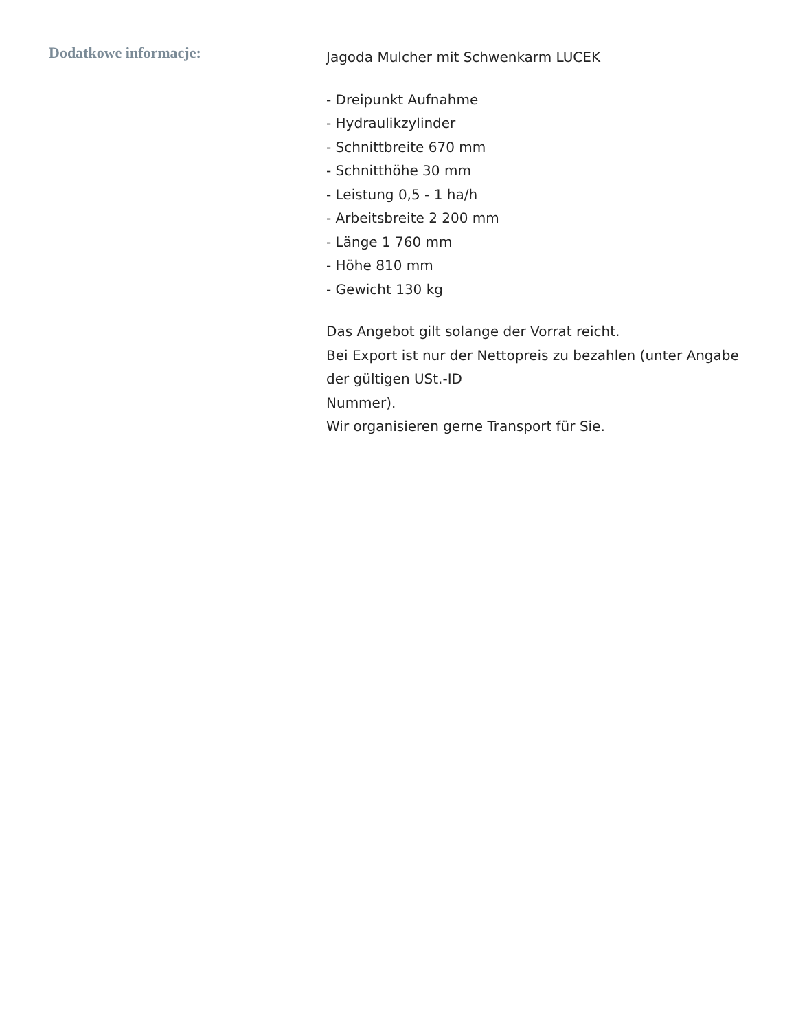Dodatkowe informacje:
Jagoda Mulcher mit Schwenkarm LUCEK
- Dreipunkt Aufnahme
- Hydraulikzylinder
- Schnittbreite 670 mm
- Schnitthöhe 30 mm
- Leistung 0,5 - 1 ha/h
- Arbeitsbreite 2 200 mm
- Länge 1 760 mm
- Höhe 810 mm
- Gewicht 130 kg
Das Angebot gilt solange der Vorrat reicht.
Bei Export ist nur der Nettopreis zu bezahlen (unter Angabe der gültigen USt.-ID
Nummer).
Wir organisieren gerne Transport für Sie.